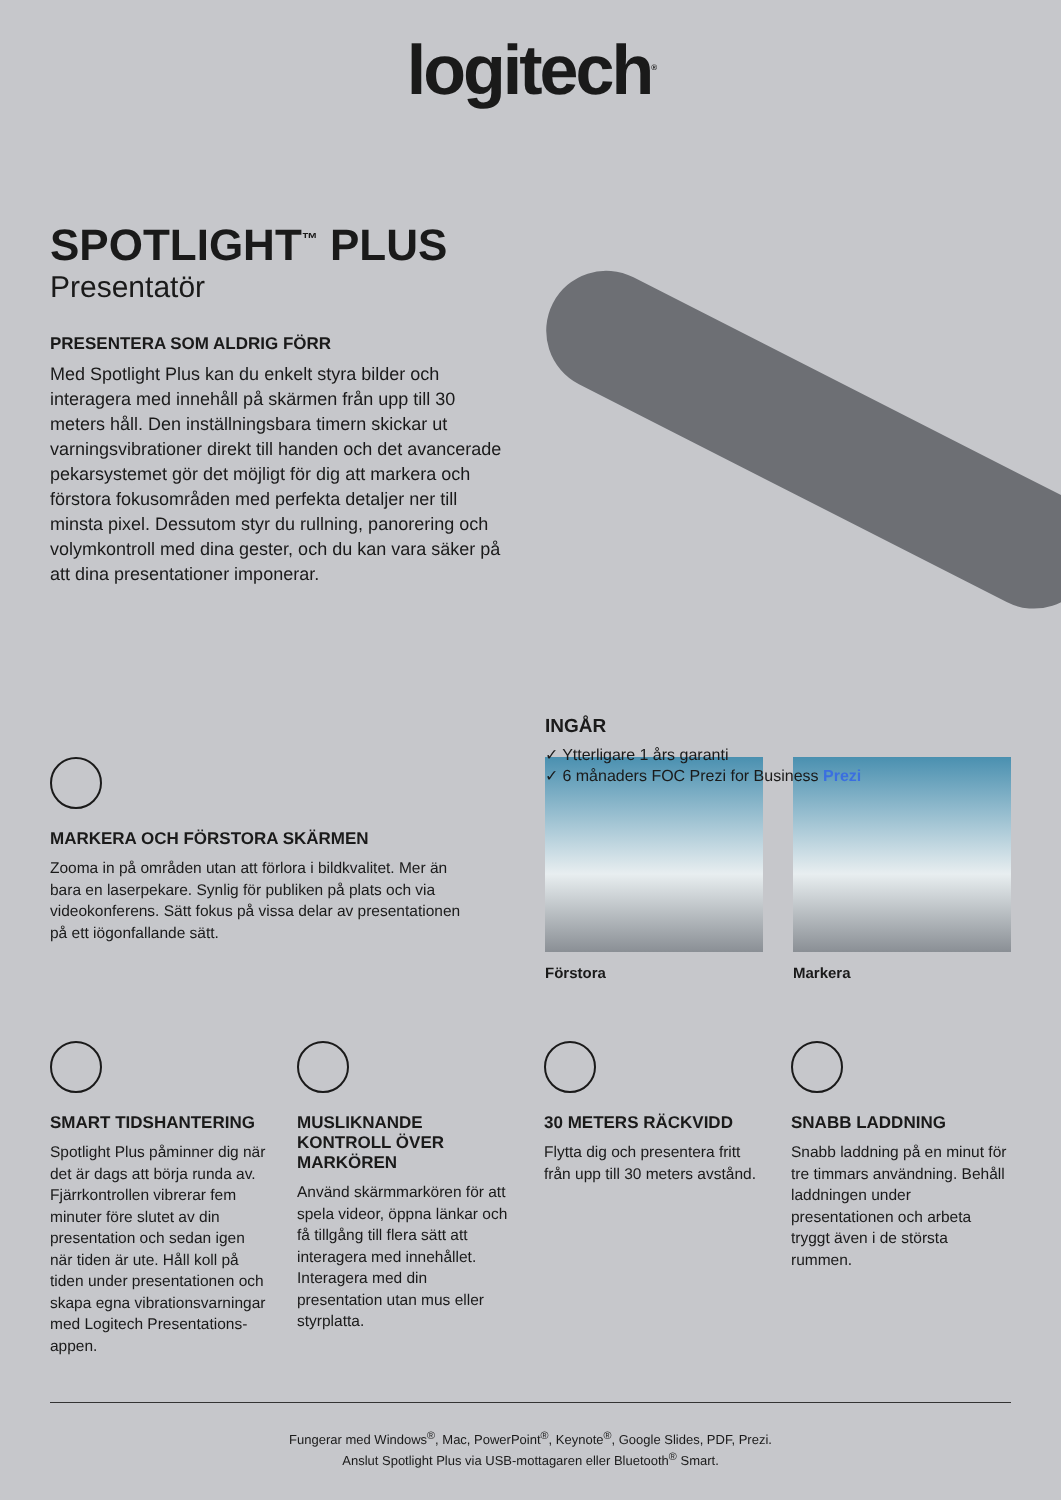logitech<sup>®</sup>
SPOTLIGHT<sup>™</sup> PLUS
Presentatör
PRESENTERA SOM ALDRIG FÖRR
Med Spotlight Plus kan du enkelt styra bilder och interagera med innehåll på skärmen från upp till 30 meters håll. Den inställningsbara timern skickar ut varningsvibrationer direkt till handen och det avancerade pekarsystemet gör det möjligt för dig att markera och förstora fokusområden med perfekta detaljer ner till minsta pixel. Dessutom styr du rullning, panorering och volymkontroll med dina gester, och du kan vara säker på att dina presentationer imponerar.
INGÅR
✓ Ytterligare 1 års garanti
✓ 6 månaders FOC Prezi for Business Prezi
MARKERA OCH FÖRSTORA SKÄRMEN
Zooma in på områden utan att förlora i bildkvalitet. Mer än bara en laserpekare. Synlig för publiken på plats och via videokonferens. Sätt fokus på vissa delar av presentationen på ett iögonfallande sätt.
Förstora Markera
SMART TIDSHANTERING
Spotlight Plus påminner dig när det är dags att börja runda av. Fjärrkontrollen vibrerar fem minuter före slutet av din presentation och sedan igen när tiden är ute. Håll koll på tiden under presentationen och skapa egna vibrationsvarningar med Logitech Presentations-appen.
MUSLIKNANDE KONTROLL ÖVER MARKÖREN
Använd skärmmarkören för att spela videor, öppna länkar och få tillgång till flera sätt att interagera med innehållet. Interagera med din presentation utan mus eller styrplatta.
30 METERS RÄCKVIDD
Flytta dig och presentera fritt från upp till 30 meters avstånd.
SNABB LADDNING
Snabb laddning på en minut för tre timmars användning. Behåll laddningen under presentationen och arbeta tryggt även i de största rummen.
Fungerar med Windows<sup>®</sup>, Mac, PowerPoint<sup>®</sup>, Keynote<sup>®</sup>, Google Slides, PDF, Prezi.
Anslut Spotlight Plus via USB-mottagaren eller Bluetooth<sup>®</sup> Smart.